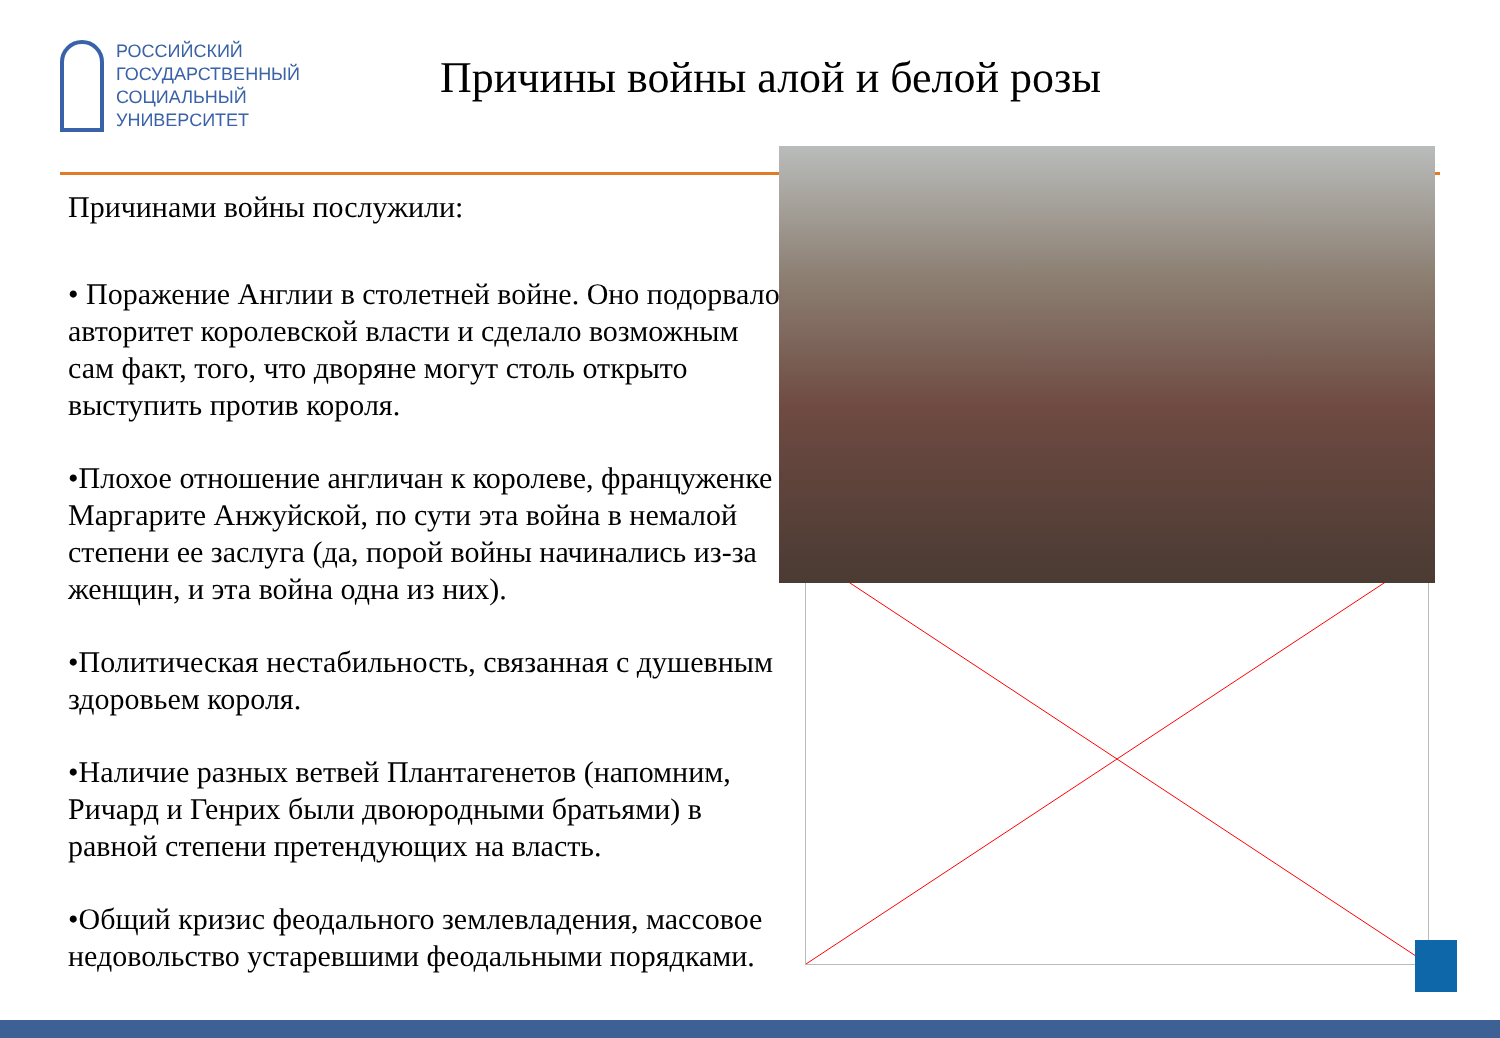РОССИЙСКИЙ
ГОСУДАРСТВЕННЫЙ
СОЦИАЛЬНЫЙ
УНИВЕРСИТЕТ
Причины войны алой и белой розы
Причинами войны послужили:
• Поражение Англии в столетней войне. Оно подорвало авторитет королевской власти и сделало возможным сам факт, того, что дворяне могут столь открыто выступить против короля.
•Плохое отношение англичан к королеве, француженке Маргарите Анжуйской, по сути эта война в немалой степени ее заслуга (да, порой войны начинались из-за женщин, и эта война одна из них).
•Политическая нестабильность, связанная с душевным здоровьем короля.
•Наличие разных ветвей Плантагенетов (напомним, Ричард и Генрих были двоюродными братьями) в равной степени претендующих на власть.
•Общий кризис феодального землевладения, массовое недовольство устаревшими феодальными порядками.